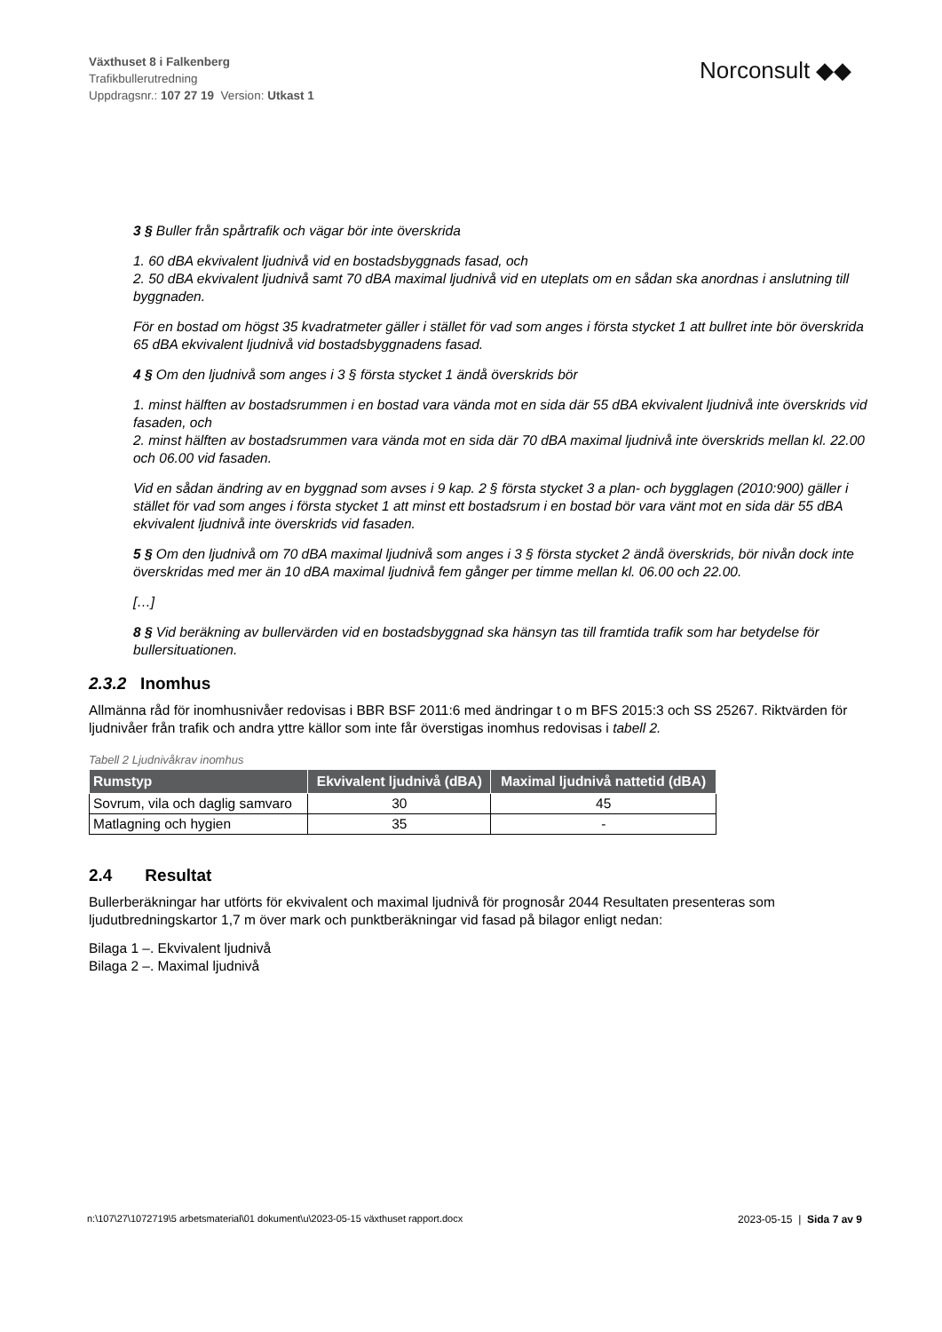Växthuset 8 i Falkenberg
Trafikbullerutredning
Uppdragsnr.: 107 27 19 Version: Utkast 1
Norconsult ◆◆
3 § Buller från spårtrafik och vägar bör inte överskrida
1. 60 dBA ekvivalent ljudnivå vid en bostadsbyggnads fasad, och
2. 50 dBA ekvivalent ljudnivå samt 70 dBA maximal ljudnivå vid en uteplats om en sådan ska anordnas i anslutning till byggnaden.
För en bostad om högst 35 kvadratmeter gäller i stället för vad som anges i första stycket 1 att bullret inte bör överskrida 65 dBA ekvivalent ljudnivå vid bostadsbyggnadens fasad.
4 § Om den ljudnivå som anges i 3 § första stycket 1 ändå överskrids bör
1. minst hälften av bostadsrummen i en bostad vara vända mot en sida där 55 dBA ekvivalent ljudnivå inte överskrids vid fasaden, och
2. minst hälften av bostadsrummen vara vända mot en sida där 70 dBA maximal ljudnivå inte överskrids mellan kl. 22.00 och 06.00 vid fasaden.
Vid en sådan ändring av en byggnad som avses i 9 kap. 2 § första stycket 3 a plan- och bygglagen (2010:900) gäller i stället för vad som anges i första stycket 1 att minst ett bostadsrum i en bostad bör vara vänt mot en sida där 55 dBA ekvivalent ljudnivå inte överskrids vid fasaden.
5 § Om den ljudnivå om 70 dBA maximal ljudnivå som anges i 3 § första stycket 2 ändå överskrids, bör nivån dock inte överskridas med mer än 10 dBA maximal ljudnivå fem gånger per timme mellan kl. 06.00 och 22.00.
[…]
8 § Vid beräkning av bullervärden vid en bostadsbyggnad ska hänsyn tas till framtida trafik som har betydelse för bullersituationen.
2.3.2 Inomhus
Allmänna råd för inomhusnivåer redovisas i BBR BSF 2011:6 med ändringar t o m BFS 2015:3 och SS 25267. Riktvärden för ljudnivåer från trafik och andra yttre källor som inte får överstigas inomhus redovisas i tabell 2.
Tabell 2 Ljudnivåkrav inomhus
| Rumstyp | Ekvivalent ljudnivå (dBA) | Maximal ljudnivå nattetid (dBA) |
| --- | --- | --- |
| Sovrum, vila och daglig samvaro | 30 | 45 |
| Matlagning och hygien | 35 | - |
2.4 Resultat
Bullerberäkningar har utförts för ekvivalent och maximal ljudnivå för prognosår 2044 Resultaten presenteras som ljudutbredningskartor 1,7 m över mark och punktberäkningar vid fasad på bilagor enligt nedan:
Bilaga 1 –. Ekvivalent ljudnivå
Bilaga 2 –. Maximal ljudnivå
n:\107\27\1072719\5 arbetsmaterial\01 dokument\u\2023-05-15 växthuset rapport.docx 2023-05-15 | Sida 7 av 9